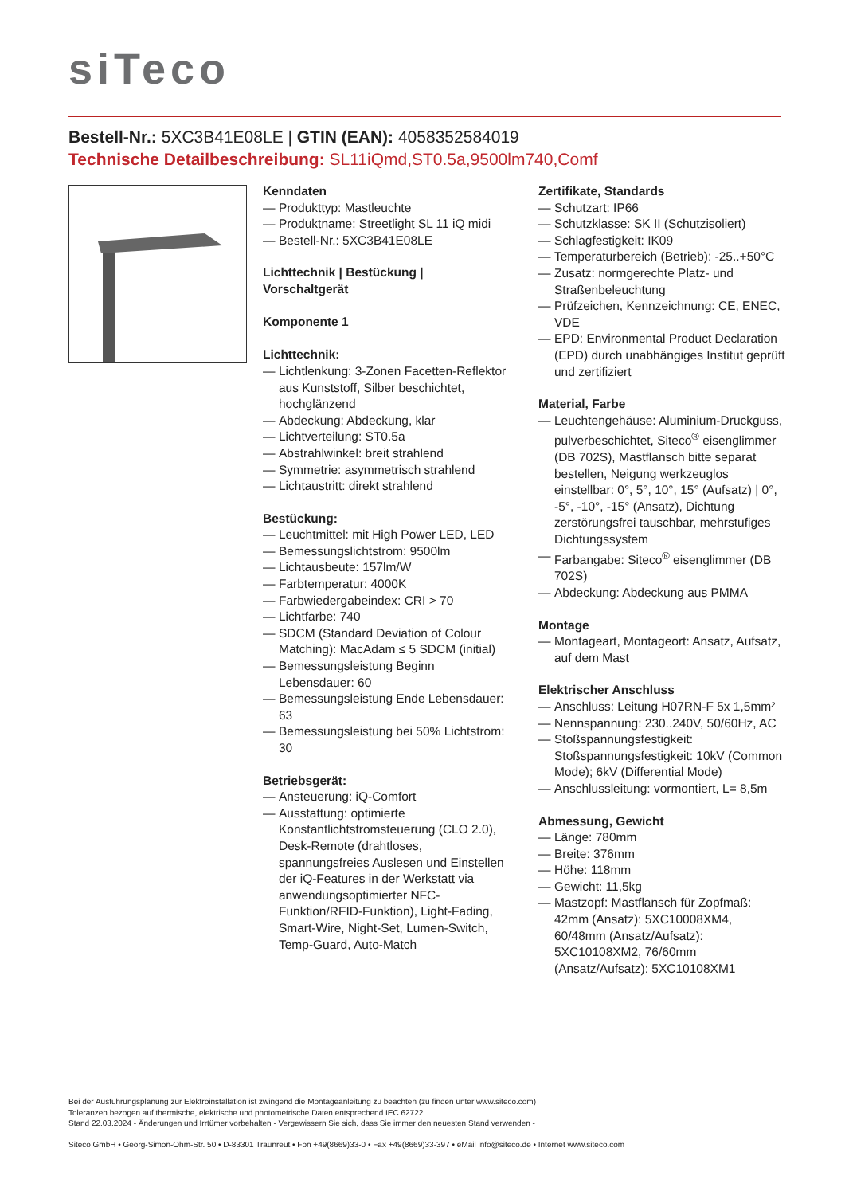siTeco
Bestell-Nr.: 5XC3B41E08LE | GTIN (EAN): 4058352584019
Technische Detailbeschreibung: SL11iQmd,ST0.5a,9500lm740,Comf
Kenndaten
— Produkttyp: Mastleuchte
— Produktname: Streetlight SL 11 iQ midi
— Bestell-Nr.: 5XC3B41E08LE
Lichttechnik | Bestückung | Vorschaltgerät
Komponente 1
Lichttechnik:
— Lichtlenkung: 3-Zonen Facetten-Reflektor aus Kunststoff, Silber beschichtet, hochglänzend
— Abdeckung: Abdeckung, klar
— Lichtverteilung: ST0.5a
— Abstrahlwinkel: breit strahlend
— Symmetrie: asymmetrisch strahlend
— Lichtaustritt: direkt strahlend
Bestückung:
— Leuchtmittel: mit High Power LED, LED
— Bemessungslichtstrom: 9500lm
— Lichtausbeute: 157lm/W
— Farbtemperatur: 4000K
— Farbwiedergabeindex: CRI > 70
— Lichtfarbe: 740
— SDCM (Standard Deviation of Colour Matching): MacAdam ≤ 5 SDCM (initial)
— Bemessungsleistung Beginn Lebensdauer: 60
— Bemessungsleistung Ende Lebensdauer: 63
— Bemessungsleistung bei 50% Lichtstrom: 30
Betriebsgerät:
— Ansteuerung: iQ-Comfort
— Ausstattung: optimierte Konstantlichtstromsteuerung (CLO 2.0), Desk-Remote (drahtloses, spannungsfreies Auslesen und Einstellen der iQ-Features in der Werkstatt via anwendungsoptimierter NFC-Funktion/RFID-Funktion), Light-Fading, Smart-Wire, Night-Set, Lumen-Switch, Temp-Guard, Auto-Match
Zertifikate, Standards
— Schutzart: IP66
— Schutzklasse: SK II (Schutzisoliert)
— Schlagfestigkeit: IK09
— Temperaturbereich (Betrieb): -25..+50°C
— Zusatz: normgerechte Platz- und Straßenbeleuchtung
— Prüfzeichen, Kennzeichnung: CE, ENEC, VDE
— EPD: Environmental Product Declaration (EPD) durch unabhängiges Institut geprüft und zertifiziert
Material, Farbe
— Leuchtengehäuse: Aluminium-Druckguss, pulverbeschichtet, Siteco<sup>®</sup> eisenglimmer (DB 702S), Mastflansch bitte separat bestellen, Neigung werkzeuglos einstellbar: 0°, 5°, 10°, 15° (Aufsatz) | 0°, -5°, -10°, -15° (Ansatz), Dichtung zerstörungsfrei tauschbar, mehrstufiges Dichtungssystem
— Farbangabe: Siteco<sup>®</sup> eisenglimmer (DB 702S)
— Abdeckung: Abdeckung aus PMMA
Montage
— Montageart, Montageort: Ansatz, Aufsatz, auf dem Mast
Elektrischer Anschluss
— Anschluss: Leitung H07RN-F 5x 1,5mm²
— Nennspannung: 230..240V, 50/60Hz, AC
— Stoßspannungsfestigkeit: Stoßspannungsfestigkeit: 10kV (Common Mode); 6kV (Differential Mode)
— Anschlussleitung: vormontiert, L= 8,5m
Abmessung, Gewicht
— Länge: 780mm
— Breite: 376mm
— Höhe: 118mm
— Gewicht: 11,5kg
— Mastzopf: Mastflansch für Zopfmaß: 42mm (Ansatz): 5XC10008XM4, 60/48mm (Ansatz/Aufsatz): 5XC10108XM2, 76/60mm (Ansatz/Aufsatz): 5XC10108XM1
Bei der Ausführungsplanung zur Elektroinstallation ist zwingend die Montageanleitung zu beachten (zu finden unter www.siteco.com)
Toleranzen bezogen auf thermische, elektrische und photometrische Daten entsprechend IEC 62722
Stand 22.03.2024 - Änderungen und Irrtümer vorbehalten - Vergewissern Sie sich, dass Sie immer den neuesten Stand verwenden -
Siteco GmbH • Georg-Simon-Ohm-Str. 50 • D-83301 Traunreut • Fon +49(8669)33-0 • Fax +49(8669)33-397 • eMail info@siteco.de • Internet www.siteco.com